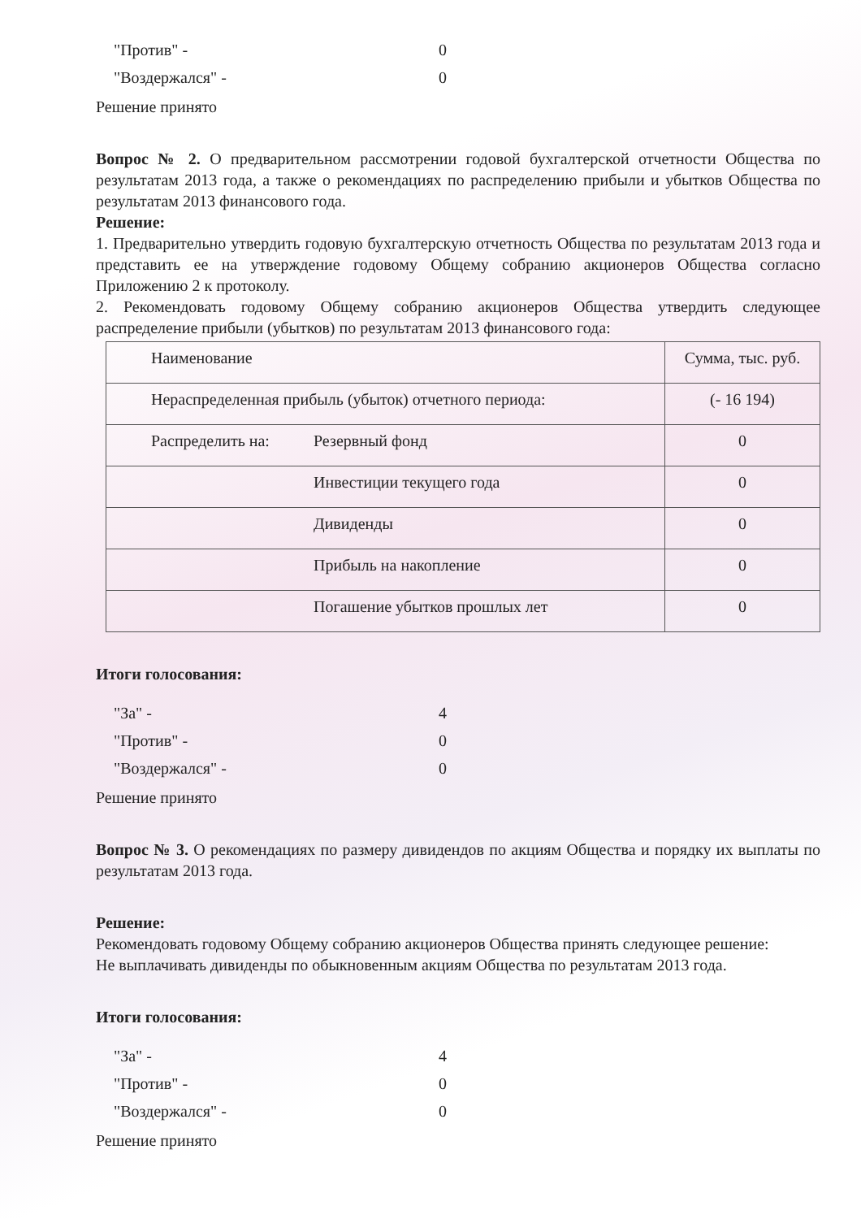"Против" -
0
"Воздержался" -
0
Решение принято
Вопрос № 2. О предварительном рассмотрении годовой бухгалтерской отчетности Общества по результатам 2013 года, а также о рекомендациях по распределению прибыли и убытков Общества по результатам 2013 финансового года.
Решение:
1. Предварительно утвердить годовую бухгалтерскую отчетность Общества по результатам 2013 года и представить ее на утверждение годовому Общему собранию акционеров Общества согласно Приложению 2 к протоколу.
2. Рекомендовать годовому Общему собранию акционеров Общества утвердить следующее распределение прибыли (убытков) по результатам 2013 финансового года:
| Наименование | | Сумма, тыс. руб. |
| Нераспределенная прибыль (убыток) отчетного периода: | | (- 16 194) |
| Распределить на: | Резервный фонд | 0 |
| | Инвестиции текущего года | 0 |
| | Дивиденды | 0 |
| | Прибыль на накопление | 0 |
| | Погашение убытков прошлых лет | 0 |
Итоги голосования:
"За" -
4
"Против" -
0
"Воздержался" -
0
Решение принято
Вопрос № 3. О рекомендациях по размеру дивидендов по акциям Общества и порядку их выплаты по результатам 2013 года.
Решение:
Рекомендовать годовому Общему собранию акционеров Общества принять следующее решение:
Не выплачивать дивиденды по обыкновенным акциям Общества по результатам 2013 года.
Итоги голосования:
"За" -
4
"Против" -
0
"Воздержался" -
0
Решение принято